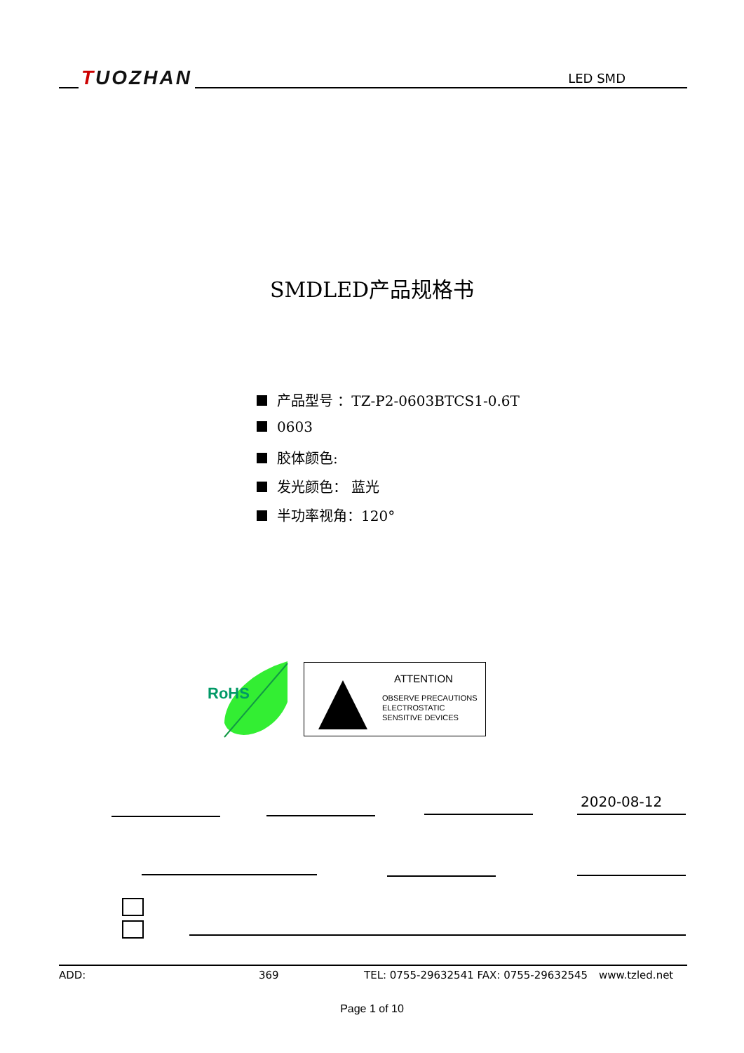TUOZHAN LED SMD
SMDLED产品规格书
产品型号 ：TZ-P2-0603BTCS1-0.6T
0603
胶体颜色:
发光颜色： 蓝光
半功率视角：120°
RoHS
ATTENTION
OBSERVE PRECAUTIONS
ELECTROSTATIC
SENSITIVE DEVICES
2020-08-12
ADD: 369 TEL: 0755-29632541 FAX: 0755-29632545 www.tzled.net
Page 1 of 10